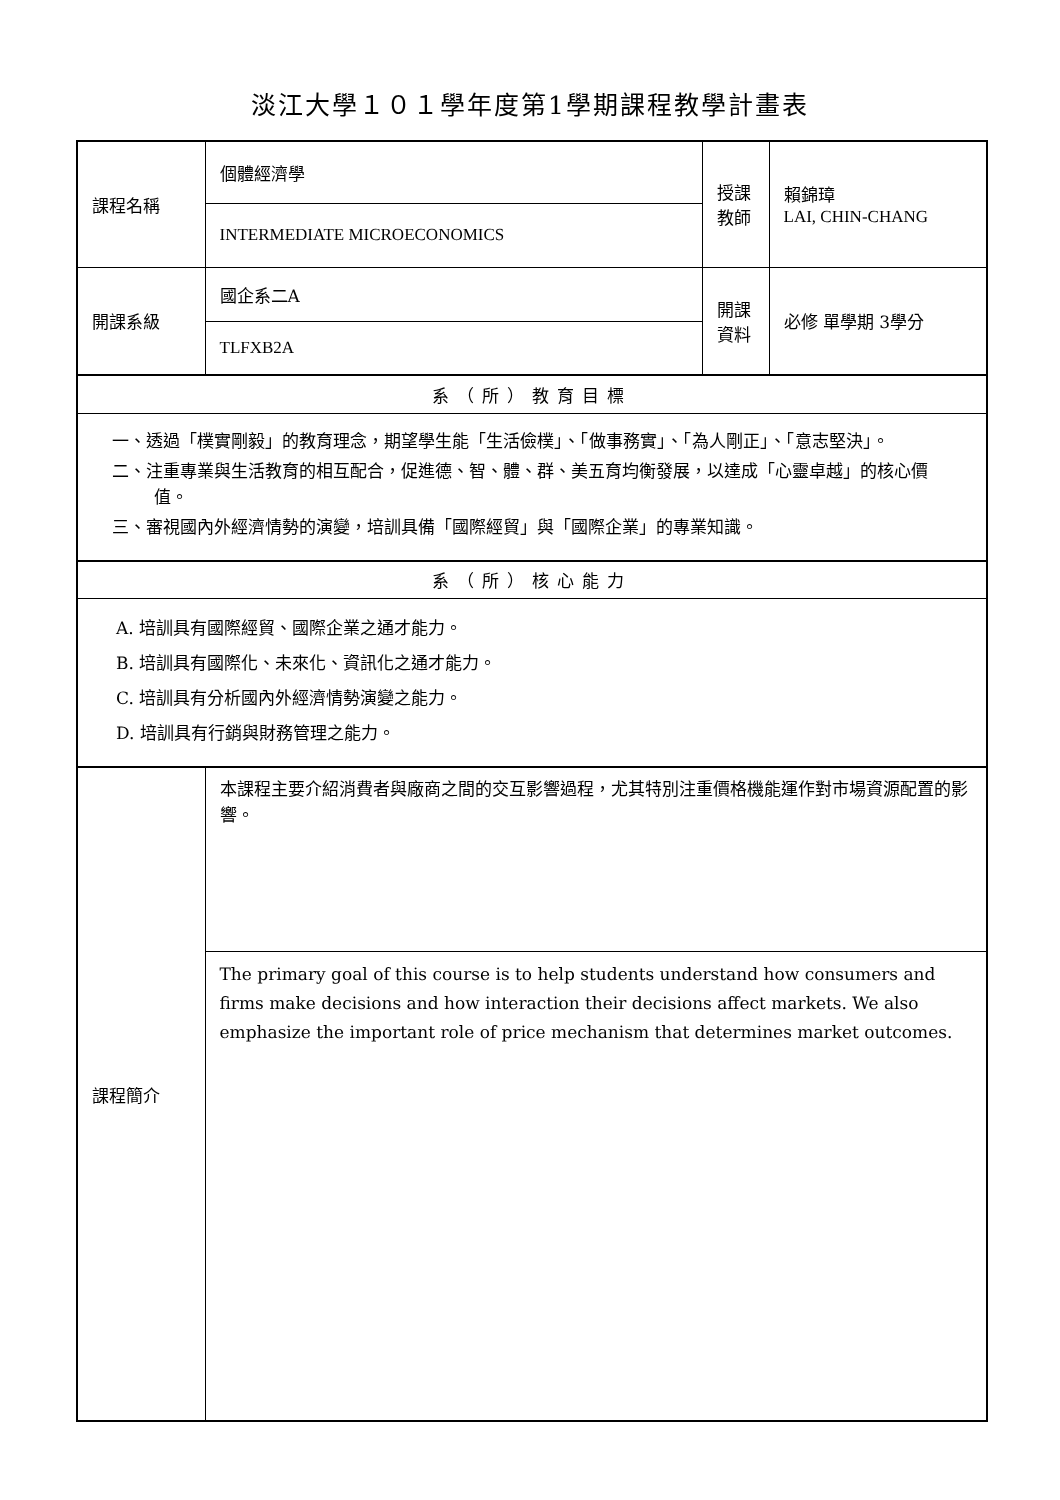淡江大學１０１學年度第1學期課程教學計畫表
| 課程名稱 | 個體經濟學 | 授課 教師 | 賴錦璋 LAI, CHIN-CHANG |
| | INTERMEDIATE MICROECONOMICS | | |
| 開課系級 | 國企系二A | 開課 資料 | 必修 單學期 3學分 |
| | TLFXB2A | | |
| 系（所）教育目標 | | | |
| 一、透過「樸實剛毅」的教育理念，期望學生能「生活儉樸」、「做事務實」、「為人剛正」、「意志堅決」。 二、注重專業與生活教育的相互配合，促進德、智、體、群、美五育均衡發展，以達成「心靈卓越」的核心價值。 三、審視國內外經濟情勢的演變，培訓具備「國際經貿」與「國際企業」的專業知識。 | | | |
| 系（所）核心能力 | | | |
| A. 培訓具有國際經貿、國際企業之通才能力。 B. 培訓具有國際化、未來化、資訊化之通才能力。 C. 培訓具有分析國內外經濟情勢演變之能力。 D. 培訓具有行銷與財務管理之能力。 | | | |
| 課程簡介 | 本課程主要介紹消費者與廠商之間的交互影響過程，尤其特別注重價格機能運作對市場資源配置的影響。 | | |
| | The primary goal of this course is to help students understand how consumers and firms make decisions and how interaction their decisions affect markets. We also emphasize the important role of price mechanism that determines market outcomes. | | |